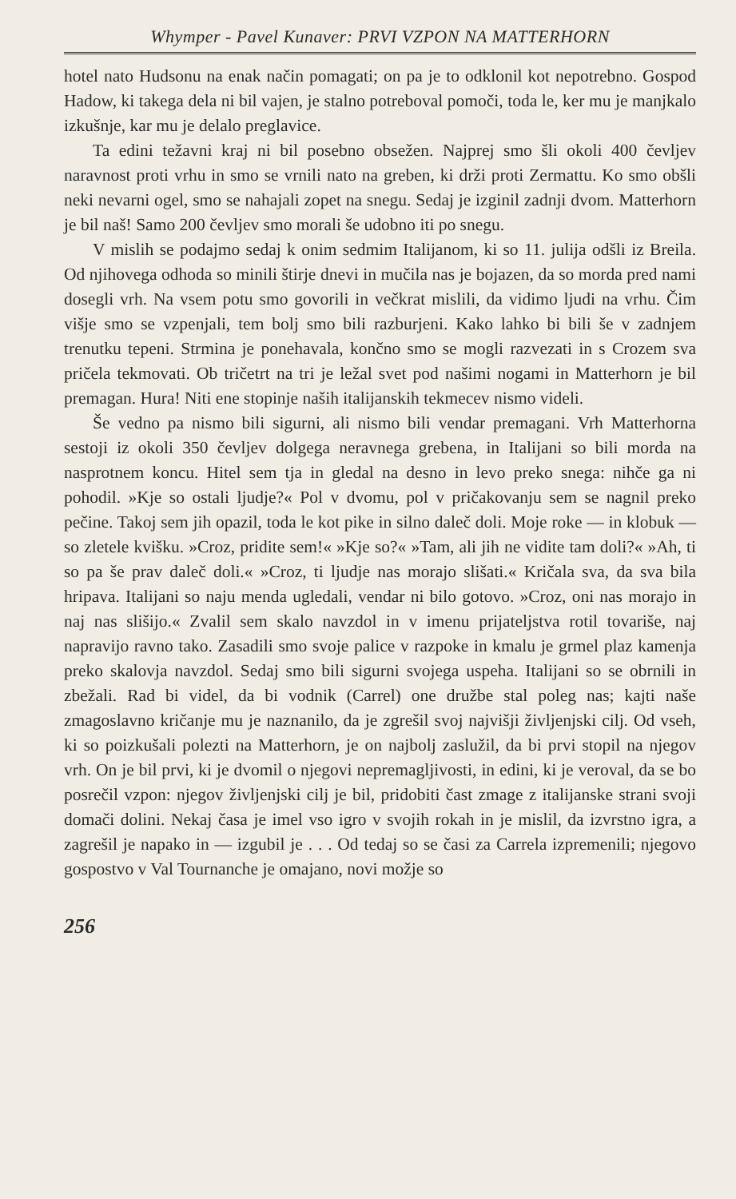Whymper - Pavel Kunaver: PRVI VZPON NA MATTERHORN
hotel nato Hudsonu na enak način pomagati; on pa je to odklonil kot nepotrebno. Gospod Hadow, ki takega dela ni bil vajen, je stalno potreboval pomoči, toda le, ker mu je manjkalo izkušnje, kar mu je delalo preglavice.
Ta edini težavni kraj ni bil posebno obsežen. Najprej smo šli okoli 400 čevljev naravnost proti vrhu in smo se vrnili nato na greben, ki drži proti Zermattu. Ko smo obšli neki nevarni ogel, smo se nahajali zopet na snegu. Sedaj je izginil zadnji dvom. Matterhorn je bil naš! Samo 200 čevljev smo morali še udobno iti po snegu.
V mislih se podajmo sedaj k onim sedmim Italijanom, ki so 11. julija odšli iz Breila. Od njihovega odhoda so minili štirje dnevi in mučila nas je bojazen, da so morda pred nami dosegli vrh. Na vsem potu smo govorili in večkrat mislili, da vidimo ljudi na vrhu. Čim višje smo se vzpenjali, tem bolj smo bili razburjeni. Kako lahko bi bili še v zadnjem trenutku tepeni. Strmina je ponehavala, končno smo se mogli razvezati in s Crozem sva pričela tekmovati. Ob tričetrt na tri je ležal svet pod našimi nogami in Matterhorn je bil premagan. Hura! Niti ene stopinje naših italijanskih tekmecev nismo videli.
Še vedno pa nismo bili sigurni, ali nismo bili vendar premagani. Vrh Matterhorna sestoji iz okoli 350 čevljev dolgega neravnega grebena, in Italijani so bili morda na nasprotnem koncu. Hitel sem tja in gledal na desno in levo preko snega: nihče ga ni pohodil. »Kje so ostali ljudje?« Pol v dvomu, pol v pričakovanju sem se nagnil preko pečine. Takoj sem jih opazil, toda le kot pike in silno daleč doli. Moje roke — in klobuk — so zletele kvišku. »Croz, pridite sem!« »Kje so?« »Tam, ali jih ne vidite tam doli?« »Ah, ti so pa še prav daleč doli.« »Croz, ti ljudje nas morajo slišati.« Kričala sva, da sva bila hripava. Italijani so naju menda ugledali, vendar ni bilo gotovo. »Croz, oni nas morajo in naj nas slišijo.« Zvalil sem skalo navzdol in v imenu prijateljstva rotil tovariše, naj napravijo ravno tako. Zasadili smo svoje palice v razpoke in kmalu je grmel plaz kamenja preko skalovja navzdol. Sedaj smo bili sigurni svojega uspeha. Italijani so se obrnili in zbežali. Rad bi videl, da bi vodnik (Carrel) one družbe stal poleg nas; kajti naše zmagoslavno kričanje mu je naznanilo, da je zgrešil svoj najvišji življenjski cilj. Od vseh, ki so poizkušali polezti na Matterhorn, je on najbolj zaslužil, da bi prvi stopil na njegov vrh. On je bil prvi, ki je dvomil o njegovi nepremagljivosti, in edini, ki je veroval, da se bo posrečil vzpon: njegov življenjski cilj je bil, pridobiti čast zmage z italijanske strani svoji domači dolini. Nekaj časa je imel vso igro v svojih rokah in je mislil, da izvrstno igra, a zagrešil je napako in — izgubil je . . . Od tedaj so se časi za Carrela izpremenili; njegovo gospostvo v Val Tournanche je omajano, novi možje so
256